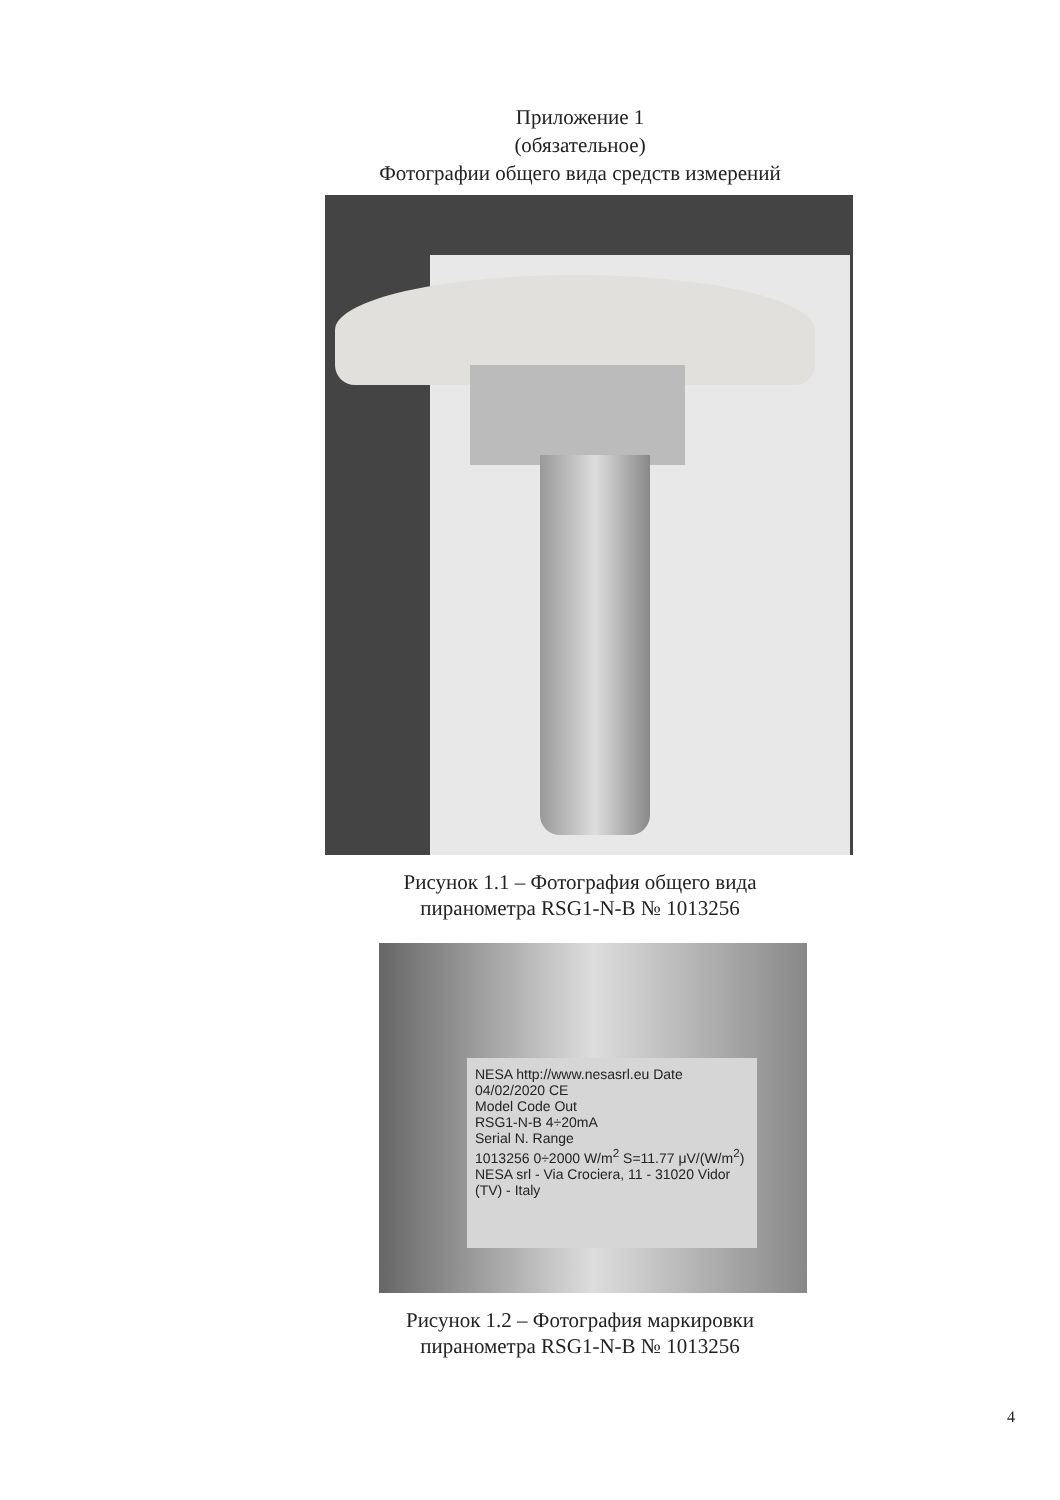Приложение 1
(обязательное)
Фотографии общего вида средств измерений
Рисунок 1.1 – Фотография общего вида
пиранометра RSG1-N-B № 1013256
NESA http://www.nesasrl.eu Date 04/02/2020 CE
Model Code Out
RSG1-N-B 4÷20mA
Serial N. Range
1013256 0÷2000 W/m<sup>2</sup> S=11.77 μV/(W/m<sup>2</sup>)
NESA srl - Via Crociera, 11 - 31020 Vidor (TV) - Italy
Рисунок 1.2 – Фотография маркировки
пиранометра RSG1-N-B № 1013256
4